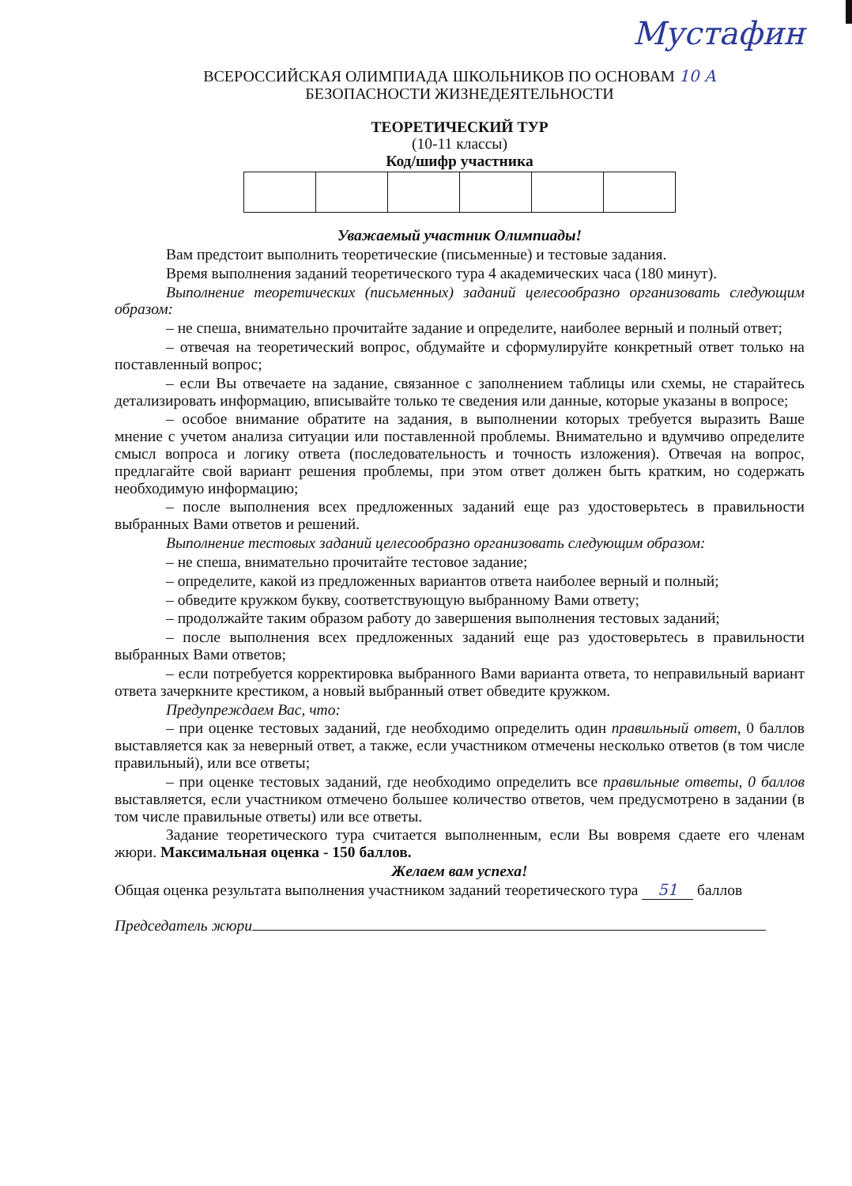Мустафин
ВСЕРОССИЙСКАЯ ОЛИМПИАДА ШКОЛЬНИКОВ ПО ОСНОВАМ 10 А
БЕЗОПАСНОСТИ ЖИЗНЕДЕЯТЕЛЬНОСТИ
ТЕОРЕТИЧЕСКИЙ ТУР
(10-11 классы)
Код/шифр участника
Уважаемый участник Олимпиады!
Вам предстоит выполнить теоретические (письменные) и тестовые задания.
Время выполнения заданий теоретического тура 4 академических часа (180 минут).
Выполнение теоретических (письменных) заданий целесообразно организовать следующим образом:
– не спеша, внимательно прочитайте задание и определите, наиболее верный и полный ответ;
– отвечая на теоретический вопрос, обдумайте и сформулируйте конкретный ответ только на поставленный вопрос;
– если Вы отвечаете на задание, связанное с заполнением таблицы или схемы, не старайтесь детализировать информацию, вписывайте только те сведения или данные, которые указаны в вопросе;
– особое внимание обратите на задания, в выполнении которых требуется выразить Ваше мнение с учетом анализа ситуации или поставленной проблемы. Внимательно и вдумчиво определите смысл вопроса и логику ответа (последовательность и точность изложения). Отвечая на вопрос, предлагайте свой вариант решения проблемы, при этом ответ должен быть кратким, но содержать необходимую информацию;
– после выполнения всех предложенных заданий еще раз удостоверьтесь в правильности выбранных Вами ответов и решений.
Выполнение тестовых заданий целесообразно организовать следующим образом:
– не спеша, внимательно прочитайте тестовое задание;
– определите, какой из предложенных вариантов ответа наиболее верный и полный;
– обведите кружком букву, соответствующую выбранному Вами ответу;
– продолжайте таким образом работу до завершения выполнения тестовых заданий;
– после выполнения всех предложенных заданий еще раз удостоверьтесь в правильности выбранных Вами ответов;
– если потребуется корректировка выбранного Вами варианта ответа, то неправильный вариант ответа зачеркните крестиком, а новый выбранный ответ обведите кружком.
Предупреждаем Вас, что:
– при оценке тестовых заданий, где необходимо определить один правильный ответ, 0 баллов выставляется как за неверный ответ, а также, если участником отмечены несколько ответов (в том числе правильный), или все ответы;
– при оценке тестовых заданий, где необходимо определить все правильные ответы, 0 баллов выставляется, если участником отмечено большее количество ответов, чем предусмотрено в задании (в том числе правильные ответы) или все ответы.
Задание теоретического тура считается выполненным, если Вы вовремя сдаете его членам жюри. Максимальная оценка - 150 баллов.
Желаем вам успеха!
Общая оценка результата выполнения участником заданий теоретического тура 51 баллов
Председатель жюри